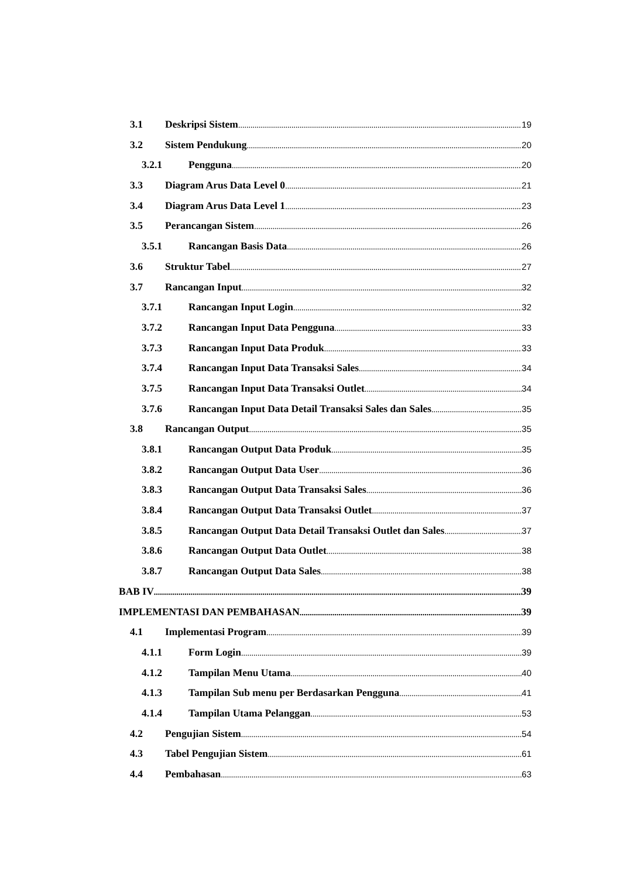3.1 Deskripsi Sistem 19
3.2 Sistem Pendukung 20
3.2.1 Pengguna 20
3.3 Diagram Arus Data Level 0 21
3.4 Diagram Arus Data Level 1 23
3.5 Perancangan Sistem 26
3.5.1 Rancangan Basis Data 26
3.6 Struktur Tabel 27
3.7 Rancangan Input 32
3.7.1 Rancangan Input Login 32
3.7.2 Rancangan Input Data Pengguna 33
3.7.3 Rancangan Input Data Produk 33
3.7.4 Rancangan Input Data Transaksi Sales 34
3.7.5 Rancangan Input Data Transaksi Outlet 34
3.7.6 Rancangan Input Data Detail Transaksi Sales dan Sales 35
3.8 Rancangan Output 35
3.8.1 Rancangan Output Data Produk 35
3.8.2 Rancangan Output Data User 36
3.8.3 Rancangan Output Data Transaksi Sales 36
3.8.4 Rancangan Output Data Transaksi Outlet 37
3.8.5 Rancangan Output Data Detail Transaksi Outlet dan Sales 37
3.8.6 Rancangan Output Data Outlet 38
3.8.7 Rancangan Output Data Sales 38
BAB IV 39
IMPLEMENTASI DAN PEMBAHASAN 39
4.1 Implementasi Program 39
4.1.1 Form Login 39
4.1.2 Tampilan Menu Utama 40
4.1.3 Tampilan Sub menu per Berdasarkan Pengguna 41
4.1.4 Tampilan Utama Pelanggan 53
4.2 Pengujian Sistem 54
4.3 Tabel Pengujian Sistem 61
4.4 Pembahasan 63